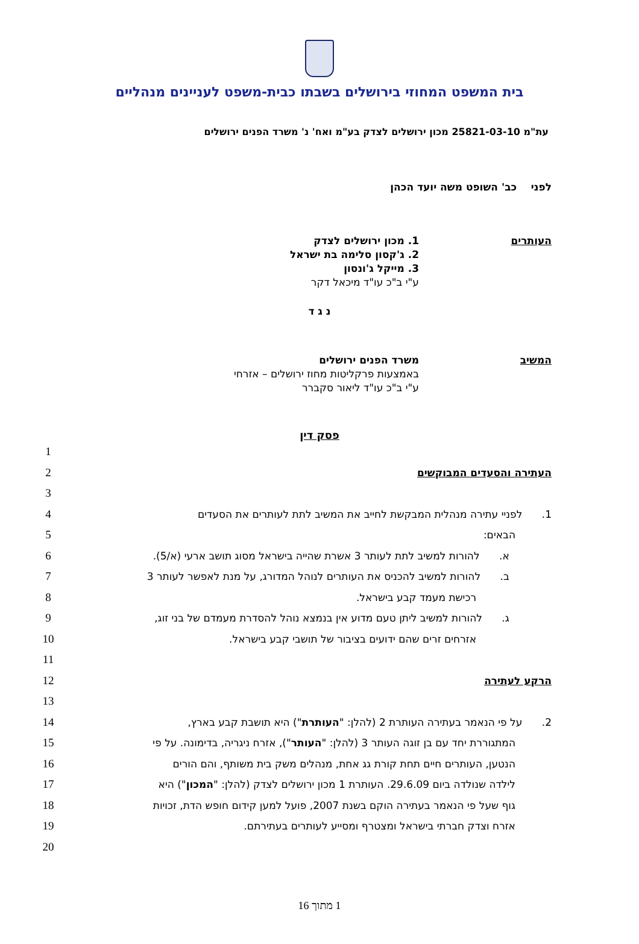בית המשפט המחוזי בירושלים בשבתו כבית-משפט לעניינים מנהליים
עת"מ 25821-03-10 מכון ירושלים לצדק בע"מ ואח' נ' משרד הפנים ירושלים
לפני כב' השופט משה יועד הכהן
העותרים 1. מכון ירושלים לצדק
2. ג'קסון סלימה בת ישראל
3. מייקל ג'ונסון
ע"י ב"כ עו"ד מיכאל דקר
נ ג ד
המשיב משרד הפנים ירושלים
באמצעות פרקליטות מחוז ירושלים – אזרחי
ע"י ב"כ עו"ד ליאור סקברר
פסק דין
1
העתירה והסעדים המבוקשים 2
3
1. לפניי עתירה מנהלית המבקשת לחייב את המשיב לתת לעותרים את הסעדים 4
הבאים: 5
א. להורות למשיב לתת לעותר 3 אשרת שהייה בישראל מסוג תושב ארעי (א/5). 6
ב. להורות למשיב להכניס את העותרים לנוהל המדורג, על מנת לאפשר לעותר 3 7
רכישת מעמד קבע בישראל. 8
ג. להורות למשיב ליתן טעם מדוע אין בנמצא נוהל להסדרת מעמדם של בני זוג, 9
אזרחים זרים שהם ידועים בציבור של תושבי קבע בישראל. 10
11
הרקע לעתירה 12
13
2. על פי הנאמר בעתירה העותרת 2 (להלן: "העותרת") היא תושבת קבע בארץ, 14
המתגוררת יחד עם בן זוגה העותר 3 (להלן: "העותר"), אזרח ניגריה, בדימונה. על פי
15
הנטען, העותרים חיים תחת קורת גג אחת, מנהלים משק בית משותף, והם הורים 16
לילדה שנולדה ביום 29.6.09. העותרת 1 מכון ירושלים לצדק (להלן: "המכון") היא
17
גוף שעל פי הנאמר בעתירה הוקם בשנת 2007, פועל למען קידום חופש הדת, זכויות
18
אזרח וצדק חברתי בישראל ומצטרף ומסייע לעותרים בעתירתם. 19
20
1 מתוך 16